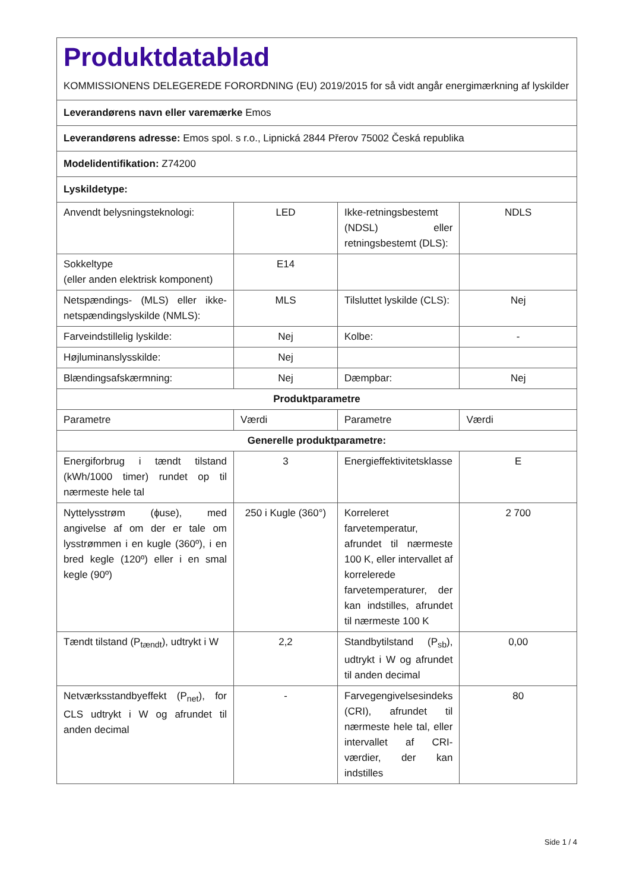| Produktdatablad KOMMISSIONENS DELEGEREDE FORORDNING (EU) 2019/2015 for så vidt angår energimærkning af lyskilder | | | |
| Leverandørens navn eller varemærke Emos | | | |
| Leverandørens adresse: Emos spol. s r.o., Lipnická 2844 Přerov 75002 Česká republika | | | |
| Modelidentifikation: Z74200 | | | |
| Lyskildetype: | | | |
| Anvendt belysningsteknologi: | LED | Ikke-retningsbestemt (NDSL) eller retningsbestemt (DLS): | NDLS |
| Sokkeltype (eller anden elektrisk komponent) | E14 | | |
| Netspændings- (MLS) eller ikke-netspændingslyskilde (NMLS): | MLS | Tilsluttet lyskilde (CLS): | Nej |
| Farveindstillelig lyskilde: | Nej | Kolbe: | - |
| Højluminanslysskilde: | Nej | | |
| Blændingsafskærmning: | Nej | Dæmpbar: | Nej |
| Produktparametre | | | |
| Parametre | Værdi | Parametre | Værdi |
| Generelle produktparametre: | | | |
| Energiforbrug i tændt tilstand (kWh/1000 timer) rundet op til nærmeste hele tal | 3 | Energieffektivitetsklasse | E |
| Nyttelysstrøm (ɸuse), med angivelse af om der er tale om lysstrømmen i en kugle (360º), i en bred kegle (120º) eller i en smal kegle (90º) | 250 i Kugle (360°) | Korreleret farvetemperatur, afrundet til nærmeste 100 K, eller intervallet af korrelerede farvetemperaturer, der kan indstilles, afrundet til nærmeste 100 K | 2 700 |
| Tændt tilstand (P<sub>tændt</sub>), udtrykt i W | 2,2 | Standbytilstand (P<sub>sb</sub>), udtrykt i W og afrundet til anden decimal | 0,00 |
| Netværksstandbyeffekt (P<sub>net</sub>), for CLS udtrykt i W og afrundet til anden decimal | - | Farvegengivelsesindeks (CRI), afrundet til nærmeste hele tal, eller intervallet af CRI-værdier, der kan indstilles | 80 |
Side 1 / 4